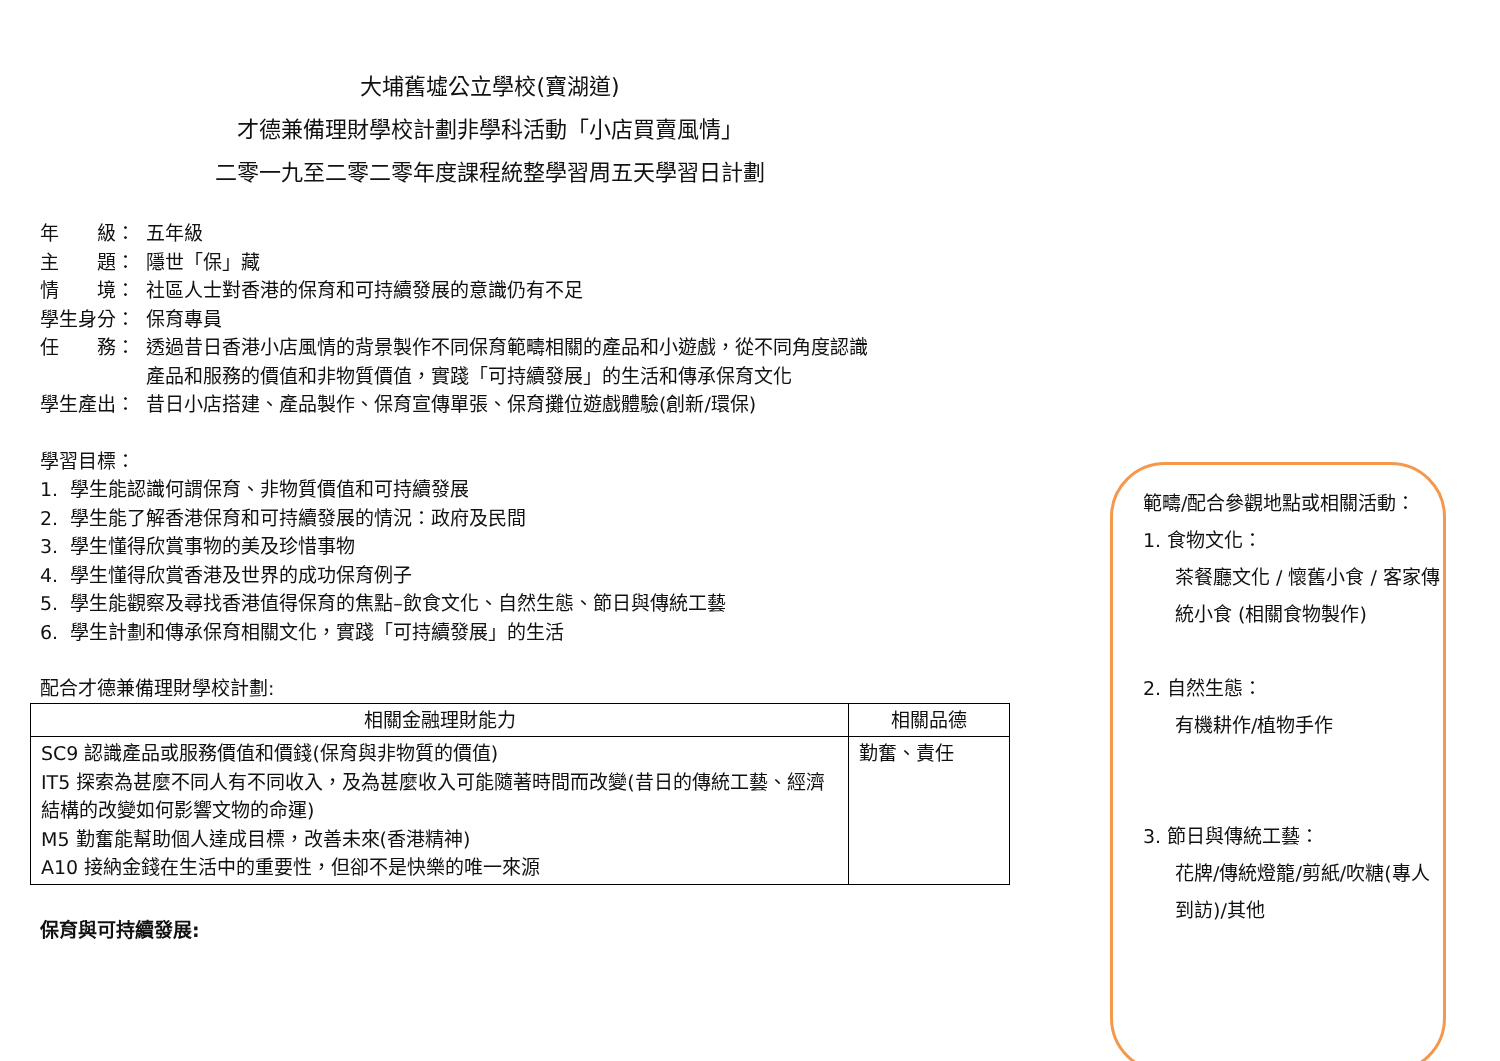大埔舊墟公立學校(寶湖道)
才德兼備理財學校計劃非學科活動「小店買賣風情」
二零一九至二零二零年度課程統整學習周五天學習日計劃
年　　級： 五年級
主　　題： 隱世「保」藏
情　　境： 社區人士對香港的保育和可持續發展的意識仍有不足
學生身分： 保育專員
任　　務： 透過昔日香港小店風情的背景製作不同保育範疇相關的產品和小遊戲，從不同角度認識產品和服務的價值和非物質價值，實踐「可持續發展」的生活和傳承保育文化
學生產出： 昔日小店搭建、產品製作、保育宣傳單張、保育攤位遊戲體驗(創新/環保)
學習目標：
1. 學生能認識何謂保育、非物質價值和可持續發展
2. 學生能了解香港保育和可持續發展的情況：政府及民間
3. 學生懂得欣賞事物的美及珍惜事物
4. 學生懂得欣賞香港及世界的成功保育例子
5. 學生能觀察及尋找香港值得保育的焦點–飲食文化、自然生態、節日與傳統工藝
6. 學生計劃和傳承保育相關文化，實踐「可持續發展」的生活
配合才德兼備理財學校計劃:
| 相關金融理財能力 | 相關品德 |
| --- | --- |
| SC9 認識產品或服務價值和價錢(保育與非物質的價值) IT5 探索為甚麼不同人有不同收入，及為甚麼收入可能隨著時間而改變(昔日的傳統工藝、經濟結構的改變如何影響文物的命運) M5 勤奮能幫助個人達成目標，改善未來(香港精神) A10 接納金錢在生活中的重要性，但卻不是快樂的唯一來源 | 勤奮、責任 |
保育與可持續發展:
範疇/配合參觀地點或相關活動：
1. 食物文化：
茶餐廳文化 / 懷舊小食 / 客家傳統小食 (相關食物製作)
2. 自然生態：
有機耕作/植物手作
3. 節日與傳統工藝：
花牌/傳統燈籠/剪紙/吹糖(專人到訪)/其他